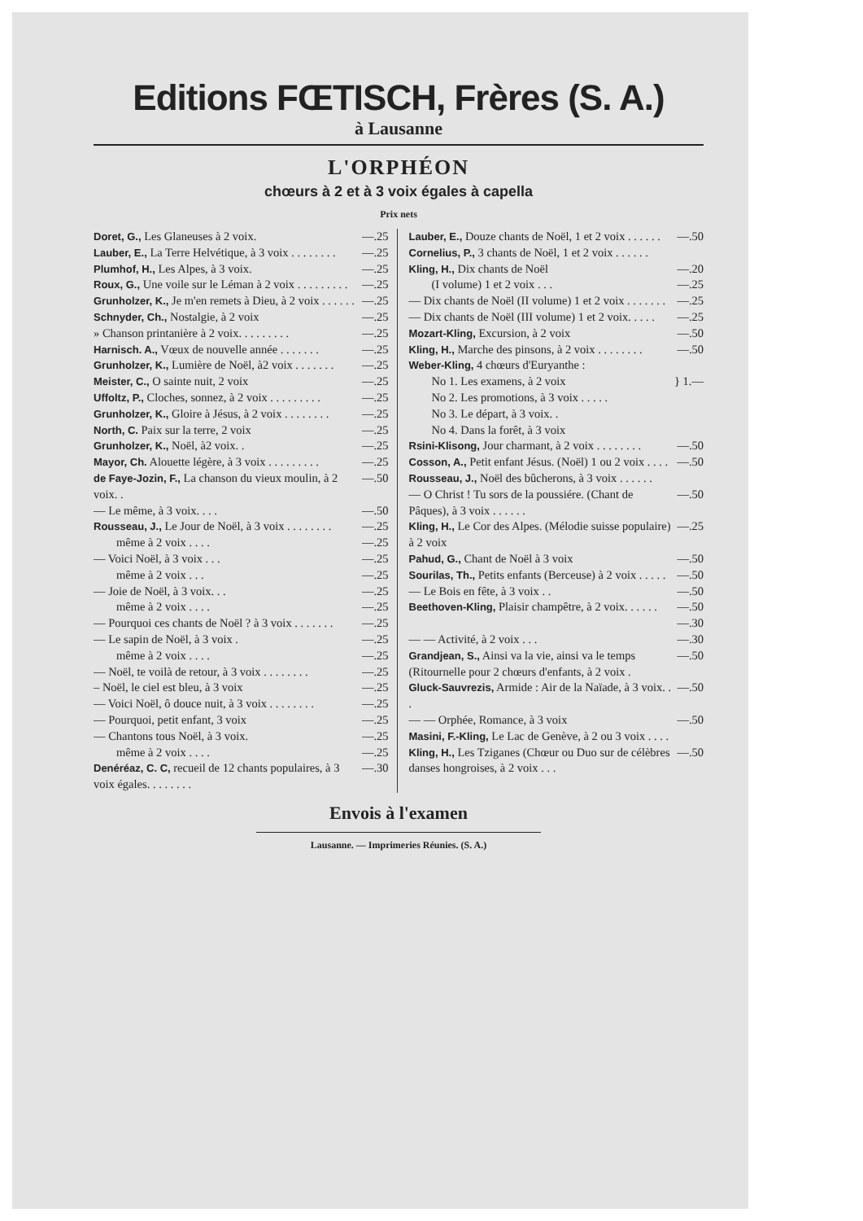Editions FŒTISCH, Frères (S. A.)
à Lausanne
L'ORPHÉON
chœurs à 2 et à 3 voix égales à capella
Prix nets
Doret, G., Les Glaneuses à 2 voix. —.25
Lauber, E., La Terre Helvétique, à 3 voix . . . . . . . . —.25
Plumhof, H., Les Alpes, à 3 voix. —.25
Roux, G., Une voile sur le Léman à 2 voix . . . . . . . . . —.25
Grunholzer, K., Je m'en remets à Dieu, à 2 voix . . . . . . —.25
Schnyder, Ch., Nostalgie, à 2 voix —.25
» Chanson printanière à 2 voix. . . . . . . . . —.25
Harnisch. A., Vœux de nouvelle année . . . . . . . —.25
Grunholzer, K., Lumière de Noël, à2 voix . . . . . . . —.25
Meister, C., O sainte nuit, 2 voix —.25
Uffoltz, P., Cloches, sonnez, à 2 voix . . . . . . . . . —.25
Grunholzer, K., Gloire à Jésus, à 2 voix . . . . . . . . —.25
North, C. Paix sur la terre, 2 voix —.25
Grunholzer, K., Noël, à2 voix. . —.25
Mayor, Ch. Alouette légère, à 3 voix . . . . . . . . . —.25
de Faye-Jozin, F., La chanson du vieux moulin, à 2 voix. . —.50
— Le même, à 3 voix. . . . —.50
Rousseau, J., Le Jour de Noël, à 3 voix . . . . . . . . —.25
même à 2 voix . . . . —.25
— Voici Noël, à 3 voix . . . —.25
même à 2 voix . . . —.25
— Joie de Noël, à 3 voix. . . —.25
même à 2 voix . . . . —.25
— Pourquoi ces chants de Noël ? à 3 voix . . . . . . . —.25
— Le sapin de Noël, à 3 voix . —.25
même à 2 voix . . . . —.25
— Noël, te voilà de retour, à 3 voix . . . . . . . . —.25
– Noël, le ciel est bleu, à 3 voix —.25
— Voici Noël, ô douce nuit, à 3 voix . . . . . . . . —.25
— Pourquoi, petit enfant, 3 voix —.25
— Chantons tous Noël, à 3 voix. —.25
même à 2 voix . . . . —.25
Denéréaz, C. C, recueil de 12 chants populaires, à 3 voix égales. . . . . . . . —.30
Lauber, E., Douze chants de Noël, 1 et 2 voix . . . . . . —.50
Cornelius, P., 3 chants de Noël, 1 et 2 voix . . . . . .
Kling, H., Dix chants de Noël —.20
(I volume) 1 et 2 voix . . . —.25
— Dix chants de Noël (II volume) 1 et 2 voix . . . . . . . —.25
— Dix chants de Noël (III volume) 1 et 2 voix. . . . . —.25
Mozart-Kling, Excursion, à 2 voix —.50
Kling, H., Marche des pinsons, à 2 voix . . . . . . . . —.50
Weber-Kling, 4 chœurs d'Euryanthe :
No 1. Les examens, à 2 voix
No 2. Les promotions, à 3 voix . . . . .
No 3. Le départ, à 3 voix. .
No 4. Dans la forêt, à 3 voix } 1.—
Rsini-Klisong, Jour charmant, à 2 voix . . . . . . . . —.50
Cosson, A., Petit enfant Jésus. (Noël) 1 ou 2 voix . . . . —.50
Rousseau, J., Noël des bûcherons, à 3 voix . . . . . .
— O Christ ! Tu sors de la poussiére. (Chant de Pâques), à 3 voix . . . . . . —.50
Kling, H., Le Cor des Alpes. (Mélodie suisse populaire) à 2 voix —.25
Pahud, G., Chant de Noël à 3 voix —.50
Sourilas, Th., Petits enfants (Berceuse) à 2 voix . . . . . —.50
— Le Bois en fête, à 3 voix . . —.50
Beethoven-Kling, Plaisir champêtre, à 2 voix. . . . . . —.50
—.30
— — Activité, à 2 voix . . . —.30
Grandjean, S., Ainsi va la vie, ainsi va le temps (Ritournelle pour 2 chœurs d'enfants, à 2 voix . —.50
Gluck-Sauvrezis, Armide : Air de la Naïade, à 3 voix. . . —.50
— — Orphée, Romance, à 3 voix —.50
Masini, F.-Kling, Le Lac de Genève, à 2 ou 3 voix . . . .
Kling, H., Les Tziganes (Chœur ou Duo sur de célèbres danses hongroises, à 2 voix . . . —.50
Envois à l'examen
Lausanne. — Imprimeries Réunies. (S. A.)